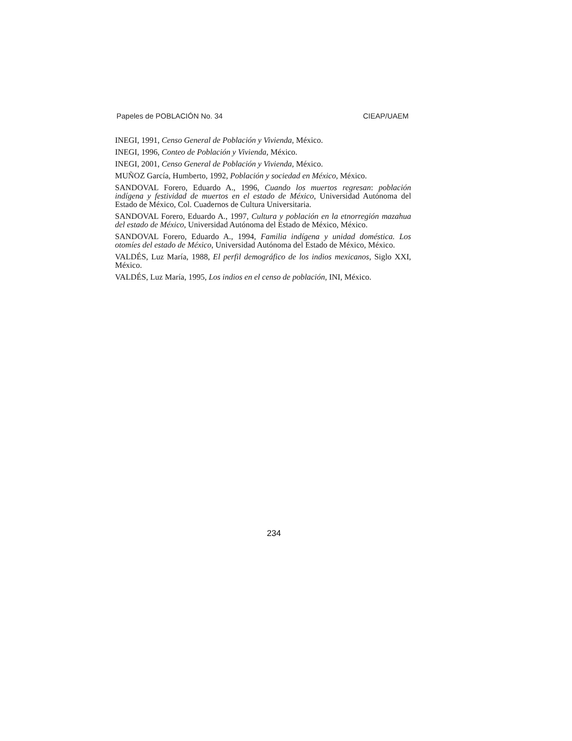Papeles de POBLACIÓN No. 34 CIEAP/UAEM
INEGI, 1991, Censo General de Población y Vivienda, México.
INEGI, 1996, Conteo de Población y Vivienda, México.
INEGI, 2001, Censo General de Población y Vivienda, México.
MUÑOZ García, Humberto, 1992, Población y sociedad en México, México.
SANDOVAL Forero, Eduardo A., 1996, Cuando los muertos regresan: población indígena y festividad de muertos en el estado de México, Universidad Autónoma del Estado de México, Col. Cuadernos de Cultura Universitaria.
SANDOVAL Forero, Eduardo A., 1997, Cultura y población en la etnorregión mazahua del estado de México, Universidad Autónoma del Estado de México, México.
SANDOVAL Forero, Eduardo A., 1994, Familia indígena y unidad doméstica. Los otomíes del estado de México, Universidad Autónoma del Estado de México, México.
VALDÉS, Luz María, 1988, El perfil demográfico de los indios mexicanos, Siglo XXI, México.
VALDÉS, Luz María, 1995, Los indios en el censo de población, INI, México.
234